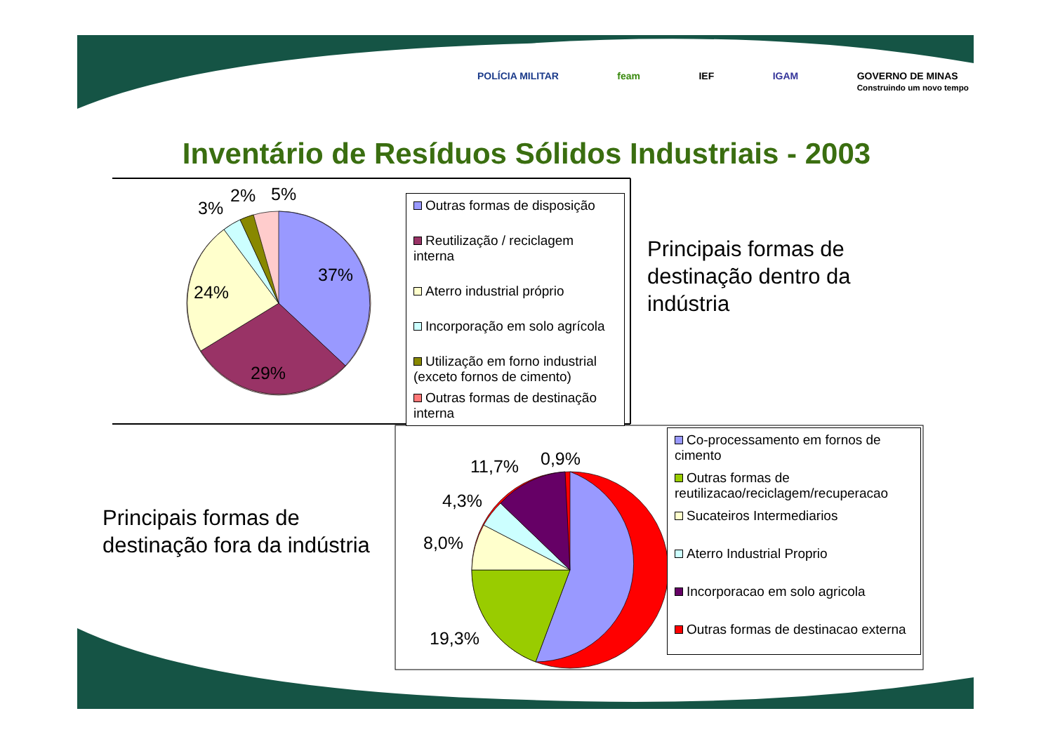3%
2%
5%
37%
24%
29%
11,7%
0,9%
4,3%
8,0%
19,3%
POLÍCIA MILITAR feam IEF IGAM GOVERNO DE MINAS
Construindo um novo tempo
Inventário de Resíduos Sólidos Industriais - 2003
Outras formas de disposição
Reutilização / reciclagem interna
Aterro industrial próprio
Incorporação em solo agrícola
Utilização em forno industrial
(exceto fornos de cimento)
Outras formas de destinação
interna
Principais formas de
destinação dentro da
indústria
Principais formas de
destinação fora da indústria
Co-processamento em fornos de
cimento
Outras formas de
reutilizacao/reciclagem/recuperacao
Sucateiros Intermediarios
Aterro Industrial Proprio
Incorporacao em solo agricola
Outras formas de destinacao externa